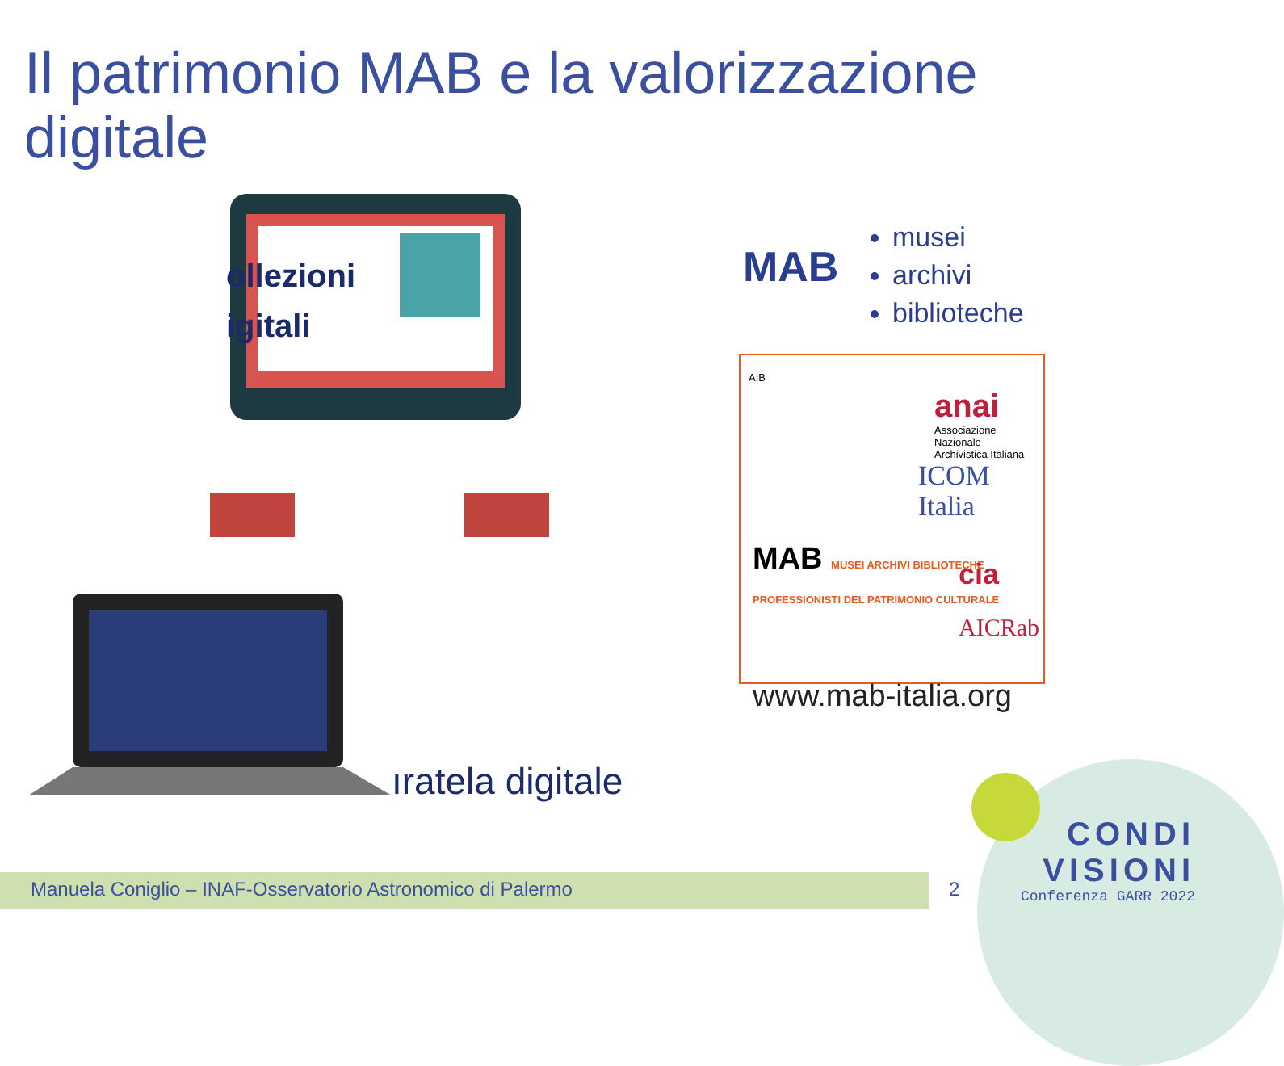Il patrimonio MAB e la valorizzazione
digitale
ollezioni
igitali
ıratela digitale
MAB
musei
archivi
biblioteche
AIB
anai
Associazione Nazionale
Archivistica Italiana
ICOM Italia
MAB MUSEI ARCHIVI BIBLIOTECHE PROFESSIONISTI DEL PATRIMONIO CULTURALE
cia
AICRab
www.mab-italia.org
CONDI
VISIONI
Conferenza GARR 2022
Manuela Coniglio – INAF-Osservatorio Astronomico di Palermo
2